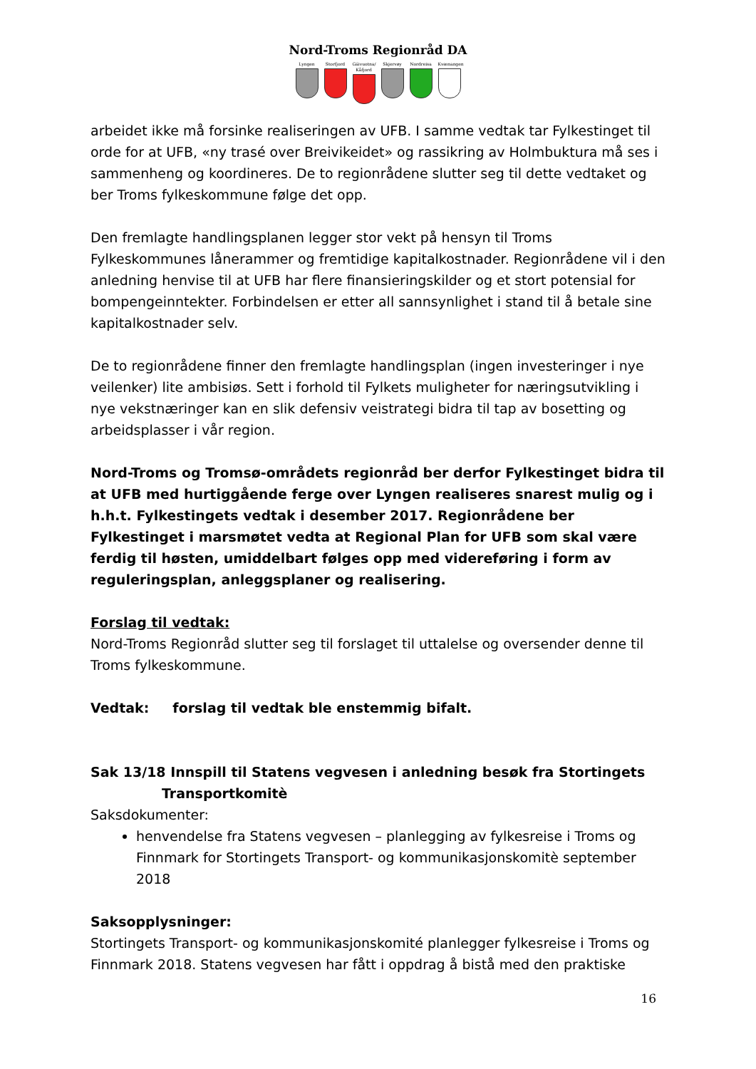Nord-Troms Regionråd DA
Lyngen Storfjord
Gáivuotna/ Kåfjord
Skjervøy Nordreisa
Kvænangen
arbeidet ikke må forsinke realiseringen av UFB. I samme vedtak tar Fylkestinget til orde for at UFB, «ny trasé over Breivikeidet» og rassikring av Holmbuktura må ses i sammenheng og koordineres. De to regionrådene slutter seg til dette vedtaket og ber Troms fylkeskommune følge det opp.
Den fremlagte handlingsplanen legger stor vekt på hensyn til Troms Fylkeskommunes lånerammer og fremtidige kapitalkostnader. Regionrådene vil i den anledning henvise til at UFB har flere finansieringskilder og et stort potensial for bompengeinntekter. Forbindelsen er etter all sannsynlighet i stand til å betale sine kapitalkostnader selv.
De to regionrådene finner den fremlagte handlingsplan (ingen investeringer i nye veilenker) lite ambisiøs. Sett i forhold til Fylkets muligheter for næringsutvikling i nye vekstnæringer kan en slik defensiv veistrategi bidra til tap av bosetting og arbeidsplasser i vår region.
Nord-Troms og Tromsø-områdets regionråd ber derfor Fylkestinget bidra til at UFB med hurtiggående ferge over Lyngen realiseres snarest mulig og i h.h.t. Fylkestingets vedtak i desember 2017. Regionrådene ber Fylkestinget i marsmøtet vedta at Regional Plan for UFB som skal være ferdig til høsten, umiddelbart følges opp med videreføring i form av reguleringsplan, anleggsplaner og realisering.
Forslag til vedtak:
Nord-Troms Regionråd slutter seg til forslaget til uttalelse og oversender denne til Troms fylkeskommune.
Vedtak: forslag til vedtak ble enstemmig bifalt.
Sak 13/18 Innspill til Statens vegvesen i anledning besøk fra Stortingets
Transportkomitè
Saksdokumenter:
henvendelse fra Statens vegvesen – planlegging av fylkesreise i Troms og Finnmark for Stortingets Transport- og kommunikasjonskomitè september 2018
Saksopplysninger:
Stortingets Transport- og kommunikasjonskomité planlegger fylkesreise i Troms og Finnmark 2018. Statens vegvesen har fått i oppdrag å bistå med den praktiske
16